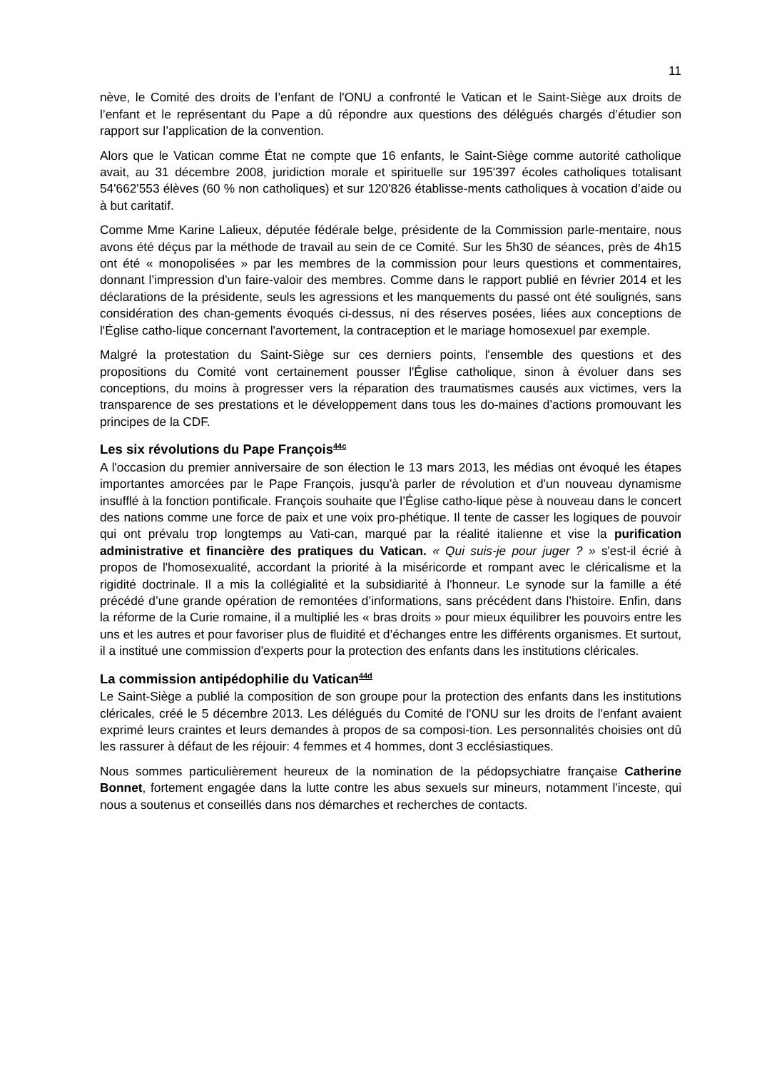11
nève, le Comité des droits de l’enfant de l'ONU a confronté le Vatican et le Saint-Siège aux droits de l’enfant et le représentant du Pape a dû répondre aux questions des délégués chargés d’étudier son rapport sur l’application de la convention.
Alors que le Vatican comme État ne compte que 16 enfants, le Saint-Siège comme autorité catholique avait, au 31 décembre 2008, juridiction morale et spirituelle sur 195'397 écoles catholiques totalisant 54'662'553 élèves (60 % non catholiques) et sur 120'826 établisse-ments catholiques à vocation d’aide ou à but caritatif.
Comme Mme Karine Lalieux, députée fédérale belge, présidente de la Commission parle-mentaire, nous avons été déçus par la méthode de travail au sein de ce Comité. Sur les 5h30 de séances, près de 4h15 ont été « monopolisées » par les membres de la commission pour leurs questions et commentaires, donnant l’impression d'un faire-valoir des membres. Comme dans le rapport publié en février 2014 et les déclarations de la présidente, seuls les agressions et les manquements du passé ont été soulignés, sans considération des chan-gements évoqués ci-dessus, ni des réserves posées, liées aux conceptions de l'Église catho-lique concernant l'avortement, la contraception et le mariage homosexuel par exemple.
Malgré la protestation du Saint-Siège sur ces derniers points, l'ensemble des questions et des propositions du Comité vont certainement pousser l'Église catholique, sinon à évoluer dans ses conceptions, du moins à progresser vers la réparation des traumatismes causés aux victimes, vers la transparence de ses prestations et le développement dans tous les do-maines d’actions promouvant les principes de la CDF.
Les six révolutions du Pape François<sup>44c</sup>
A l'occasion du premier anniversaire de son élection le 13 mars 2013, les médias ont évoqué les étapes importantes amorcées par le Pape François, jusqu'à parler de révolution et d'un nouveau dynamisme insufflé à la fonction pontificale. François souhaite que l’Église catho-lique pèse à nouveau dans le concert des nations comme une force de paix et une voix pro-phétique. Il tente de casser les logiques de pouvoir qui ont prévalu trop longtemps au Vati-can, marqué par la réalité italienne et vise la purification administrative et financière des pratiques du Vatican. « Qui suis-je pour juger ? » s'est-il écrié à propos de l'homosexualité, accordant la priorité à la miséricorde et rompant avec le cléricalisme et la rigidité doctrinale. Il a mis la collégialité et la subsidiarité à l'honneur. Le synode sur la famille a été précédé d’une grande opération de remontées d’informations, sans précédent dans l’histoire. Enfin, dans la réforme de la Curie romaine, il a multiplié les « bras droits » pour mieux équilibrer les pouvoirs entre les uns et les autres et pour favoriser plus de fluidité et d’échanges entre les différents organismes. Et surtout, il a institué une commission d'experts pour la protection des enfants dans les institutions cléricales.
La commission antipédophilie du Vatican<sup>44d</sup>
Le Saint-Siège a publié la composition de son groupe pour la protection des enfants dans les institutions cléricales, créé le 5 décembre 2013. Les délégués du Comité de l'ONU sur les droits de l'enfant avaient exprimé leurs craintes et leurs demandes à propos de sa composi-tion. Les personnalités choisies ont dû les rassurer à défaut de les réjouir: 4 femmes et 4 hommes, dont 3 ecclésiastiques.
Nous sommes particulièrement heureux de la nomination de la pédopsychiatre française Catherine Bonnet, fortement engagée dans la lutte contre les abus sexuels sur mineurs, notamment l'inceste, qui nous a soutenus et conseillés dans nos démarches et recherches de contacts.